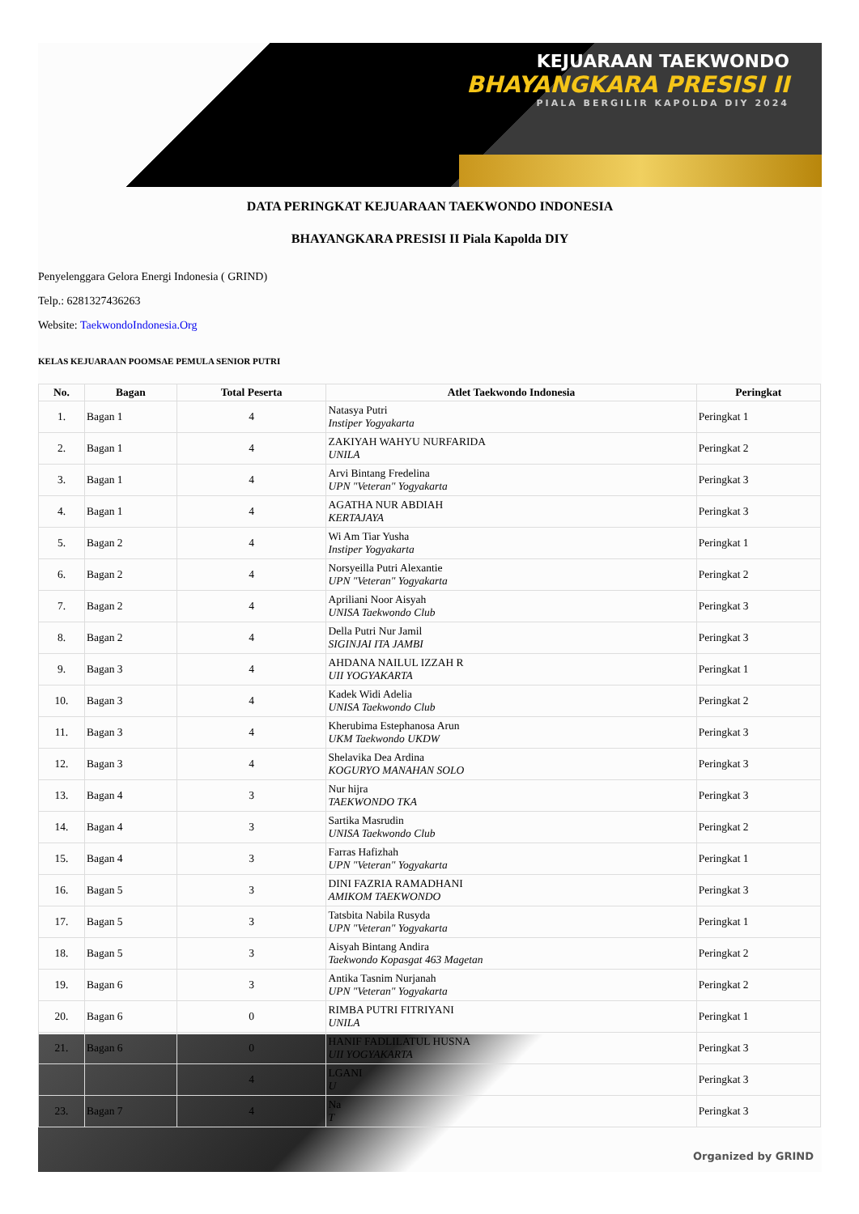KEJUARAAN TAEKWONDO
BHAYANGKARA PRESISI II
PIALA BERGILIR KAPOLDA DIY 2024
DATA PERINGKAT KEJUARAAN TAEKWONDO INDONESIA
BHAYANGKARA PRESISI II Piala Kapolda DIY
Penyelenggara Gelora Energi Indonesia ( GRIND)
Telp.: 6281327436263
Website: TaekwondoIndonesia.Org
KELAS KEJUARAAN POOMSAE PEMULA SENIOR PUTRI
| No. | Bagan | Total Peserta | Atlet Taekwondo Indonesia | Peringkat |
| --- | --- | --- | --- | --- |
| 1. | Bagan 1 | 4 | Natasya Putri Instiper Yogyakarta | Peringkat 1 |
| 2. | Bagan 1 | 4 | ZAKIYAH WAHYU NURFARIDA UNILA | Peringkat 2 |
| 3. | Bagan 1 | 4 | Arvi Bintang Fredelina UPN "Veteran" Yogyakarta | Peringkat 3 |
| 4. | Bagan 1 | 4 | AGATHA NUR ABDIAH KERTAJAYA | Peringkat 3 |
| 5. | Bagan 2 | 4 | Wi Am Tiar Yusha Instiper Yogyakarta | Peringkat 1 |
| 6. | Bagan 2 | 4 | Norsyeilla Putri Alexantie UPN "Veteran" Yogyakarta | Peringkat 2 |
| 7. | Bagan 2 | 4 | Apriliani Noor Aisyah UNISA Taekwondo Club | Peringkat 3 |
| 8. | Bagan 2 | 4 | Della Putri Nur Jamil SIGINJAI ITA JAMBI | Peringkat 3 |
| 9. | Bagan 3 | 4 | AHDANA NAILUL IZZAH R UII YOGYAKARTA | Peringkat 1 |
| 10. | Bagan 3 | 4 | Kadek Widi Adelia UNISA Taekwondo Club | Peringkat 2 |
| 11. | Bagan 3 | 4 | Kherubima Estephanosa Arun UKM Taekwondo UKDW | Peringkat 3 |
| 12. | Bagan 3 | 4 | Shelavika Dea Ardina KOGURYO MANAHAN SOLO | Peringkat 3 |
| 13. | Bagan 4 | 3 | Nur hijra TAEKWONDO TKA | Peringkat 3 |
| 14. | Bagan 4 | 3 | Sartika Masrudin UNISA Taekwondo Club | Peringkat 2 |
| 15. | Bagan 4 | 3 | Farras Hafizhah UPN "Veteran" Yogyakarta | Peringkat 1 |
| 16. | Bagan 5 | 3 | DINI FAZRIA RAMADHANI AMIKOM TAEKWONDO | Peringkat 3 |
| 17. | Bagan 5 | 3 | Tatsbita Nabila Rusyda UPN "Veteran" Yogyakarta | Peringkat 1 |
| 18. | Bagan 5 | 3 | Aisyah Bintang Andira Taekwondo Kopasgat 463 Magetan | Peringkat 2 |
| 19. | Bagan 6 | 3 | Antika Tasnim Nurjanah UPN "Veteran" Yogyakarta | Peringkat 2 |
| 20. | Bagan 6 | 0 | RIMBA PUTRI FITRIYANI UNILA | Peringkat 1 |
| 21. | Bagan 6 | 0 | HANIF FADLILATUL HUSNA UII YOGYAKARTA | Peringkat 3 |
| | | 4 | LGANI U | Peringkat 3 |
| 23. | Bagan 7 | 4 | Na T | Peringkat 3 |
Organized by GRIND